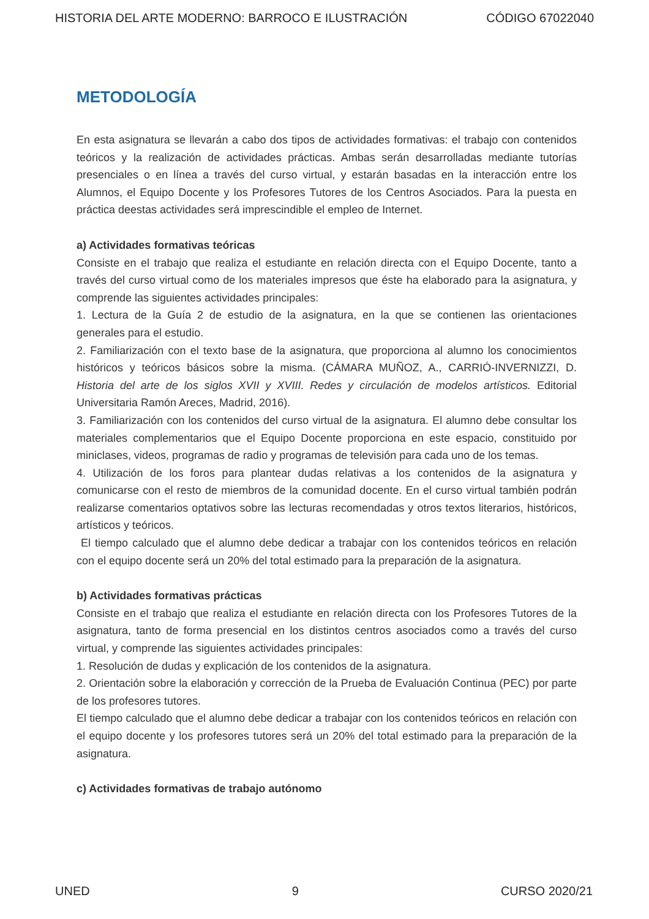HISTORIA DEL ARTE MODERNO: BARROCO E ILUSTRACIÓN CÓDIGO 67022040
METODOLOGÍA
En esta asignatura se llevarán a cabo dos tipos de actividades formativas: el trabajo con contenidos teóricos y la realización de actividades prácticas. Ambas serán desarrolladas mediante tutorías presenciales o en línea a través del curso virtual, y estarán basadas en la interacción entre los Alumnos, el Equipo Docente y los Profesores Tutores de los Centros Asociados. Para la puesta en práctica deestas actividades será imprescindible el empleo de Internet.
a) Actividades formativas teóricas
Consiste en el trabajo que realiza el estudiante en relación directa con el Equipo Docente, tanto a través del curso virtual como de los materiales impresos que éste ha elaborado para la asignatura, y comprende las siguientes actividades principales:
1. Lectura de la Guía 2 de estudio de la asignatura, en la que se contienen las orientaciones generales para el estudio.
2. Familiarización con el texto base de la asignatura, que proporciona al alumno los conocimientos históricos y teóricos básicos sobre la misma. (CÁMARA MUÑOZ, A., CARRIÓ-INVERNIZZI, D. Historia del arte de los siglos XVII y XVIII. Redes y circulación de modelos artísticos. Editorial Universitaria Ramón Areces, Madrid, 2016).
3. Familiarización con los contenidos del curso virtual de la asignatura. El alumno debe consultar los materiales complementarios que el Equipo Docente proporciona en este espacio, constituido por miniclases, videos, programas de radio y programas de televisión para cada uno de los temas.
4. Utilización de los foros para plantear dudas relativas a los contenidos de la asignatura y comunicarse con el resto de miembros de la comunidad docente. En el curso virtual también podrán realizarse comentarios optativos sobre las lecturas recomendadas y otros textos literarios, históricos, artísticos y teóricos.
El tiempo calculado que el alumno debe dedicar a trabajar con los contenidos teóricos en relación con el equipo docente será un 20% del total estimado para la preparación de la asignatura.
b) Actividades formativas prácticas
Consiste en el trabajo que realiza el estudiante en relación directa con los Profesores Tutores de la asignatura, tanto de forma presencial en los distintos centros asociados como a través del curso virtual, y comprende las siguientes actividades principales:
1. Resolución de dudas y explicación de los contenidos de la asignatura.
2. Orientación sobre la elaboración y corrección de la Prueba de Evaluación Continua (PEC) por parte de los profesores tutores.
El tiempo calculado que el alumno debe dedicar a trabajar con los contenidos teóricos en relación con el equipo docente y los profesores tutores será un 20% del total estimado para la preparación de la asignatura.
c) Actividades formativas de trabajo autónomo
UNED 9 CURSO 2020/21